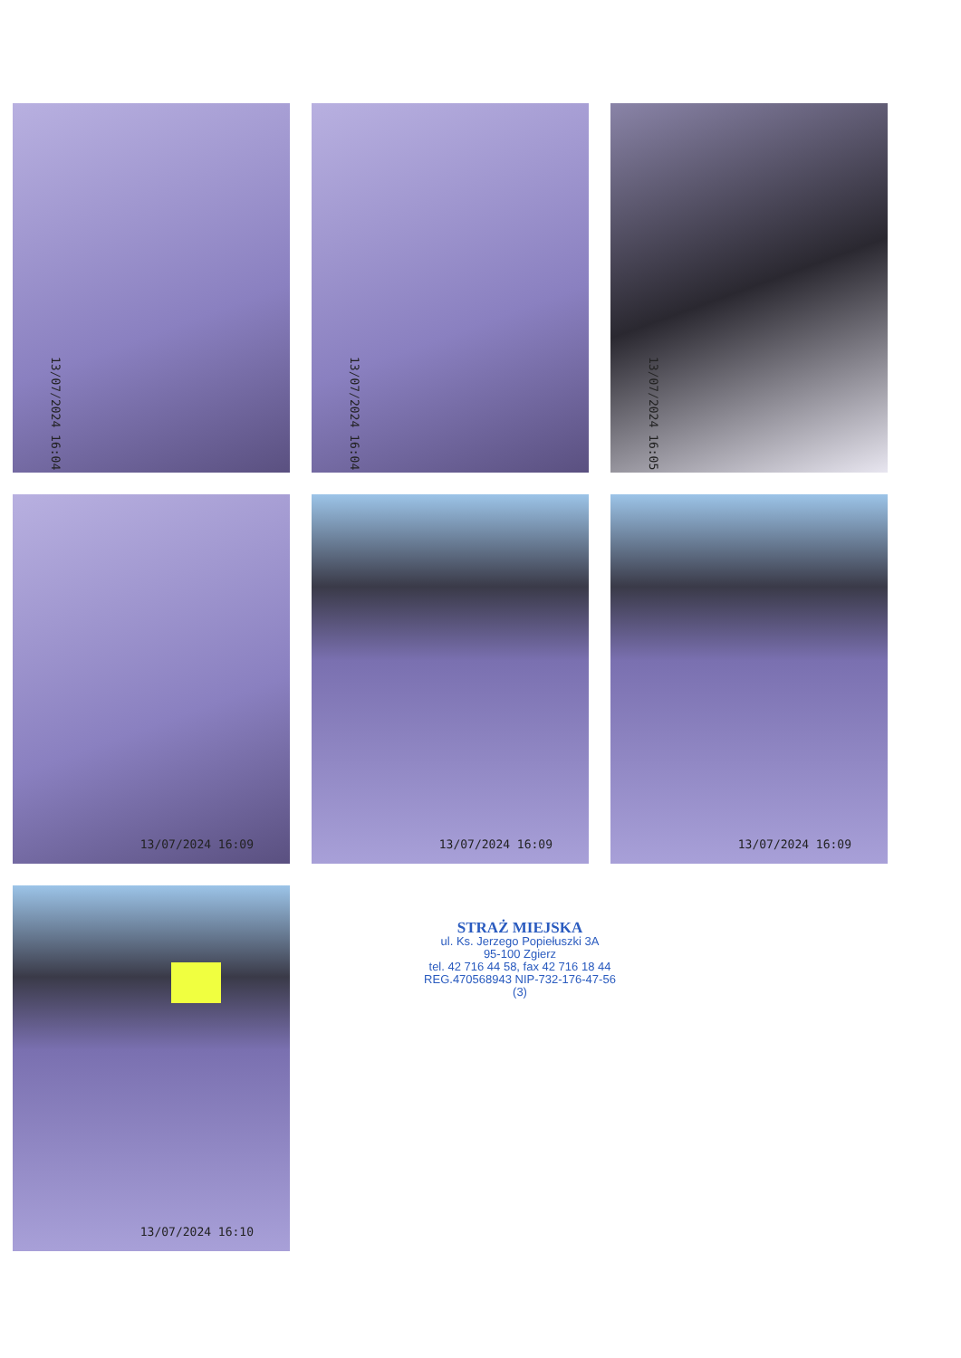13/07/2024 16:04
13/07/2024 16:04
13/07/2024 16:05
13/07/2024 16:09
13/07/2024 16:09
13/07/2024 16:09
13/07/2024 16:10
STRAŻ MIEJSKA
ul. Ks. Jerzego Popiełuszki 3A
95-100 Zgierz
tel. 42 716 44 58, fax 42 716 18 44
REG.470568943 NIP-732-176-47-56
(3)